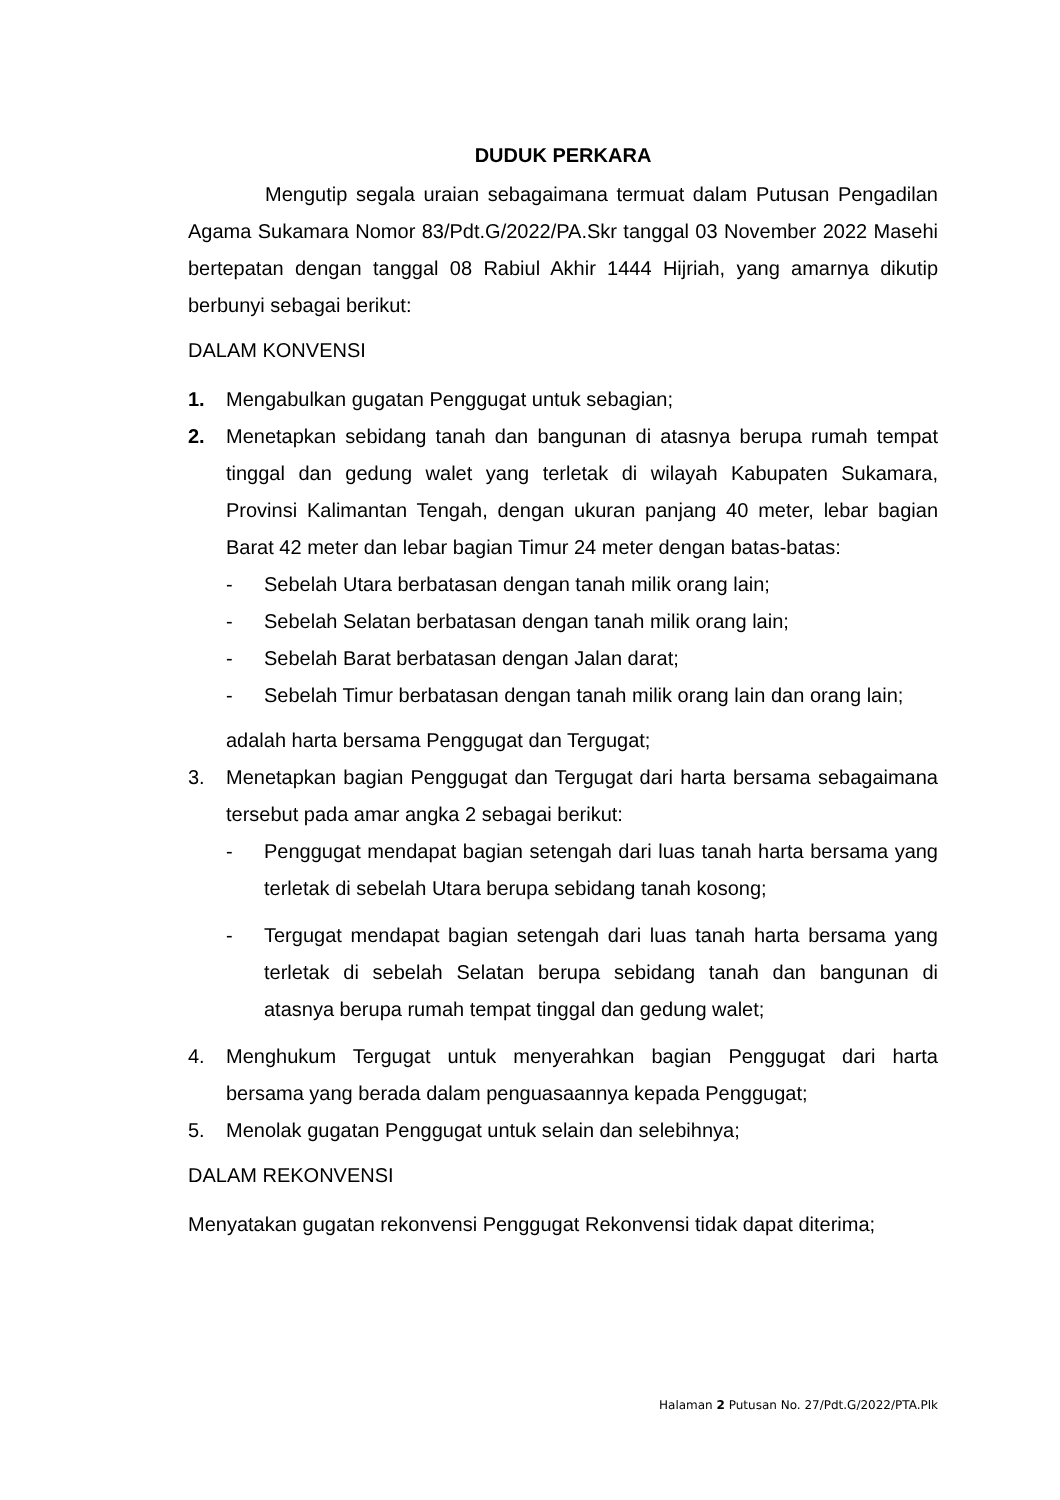DUDUK PERKARA
Mengutip segala uraian sebagaimana termuat dalam Putusan Pengadilan Agama Sukamara Nomor 83/Pdt.G/2022/PA.Skr tanggal 03 November 2022 Masehi bertepatan dengan tanggal 08 Rabiul Akhir 1444 Hijriah, yang amarnya dikutip berbunyi sebagai berikut:
DALAM KONVENSI
1. Mengabulkan gugatan Penggugat untuk sebagian;
2. Menetapkan sebidang tanah dan bangunan di atasnya berupa rumah tempat tinggal dan gedung walet yang terletak di wilayah Kabupaten Sukamara, Provinsi Kalimantan Tengah, dengan ukuran panjang 40 meter, lebar bagian Barat 42 meter dan lebar bagian Timur 24 meter dengan batas-batas:
- Sebelah Utara berbatasan dengan tanah milik orang lain;
- Sebelah Selatan berbatasan dengan tanah milik orang lain;
- Sebelah Barat berbatasan dengan Jalan darat;
- Sebelah Timur berbatasan dengan tanah milik orang lain dan orang lain;
adalah harta bersama Penggugat dan Tergugat;
3. Menetapkan bagian Penggugat dan Tergugat dari harta bersama sebagaimana tersebut pada amar angka 2 sebagai berikut:
- Penggugat mendapat bagian setengah dari luas tanah harta bersama yang terletak di sebelah Utara berupa sebidang tanah kosong;
- Tergugat mendapat bagian setengah dari luas tanah harta bersama yang terletak di sebelah Selatan berupa sebidang tanah dan bangunan di atasnya berupa rumah tempat tinggal dan gedung walet;
4. Menghukum Tergugat untuk menyerahkan bagian Penggugat dari harta bersama yang berada dalam penguasaannya kepada Penggugat;
5. Menolak gugatan Penggugat untuk selain dan selebihnya;
DALAM REKONVENSI
Menyatakan gugatan rekonvensi Penggugat Rekonvensi tidak dapat diterima;
Halaman 2 Putusan No. 27/Pdt.G/2022/PTA.Plk